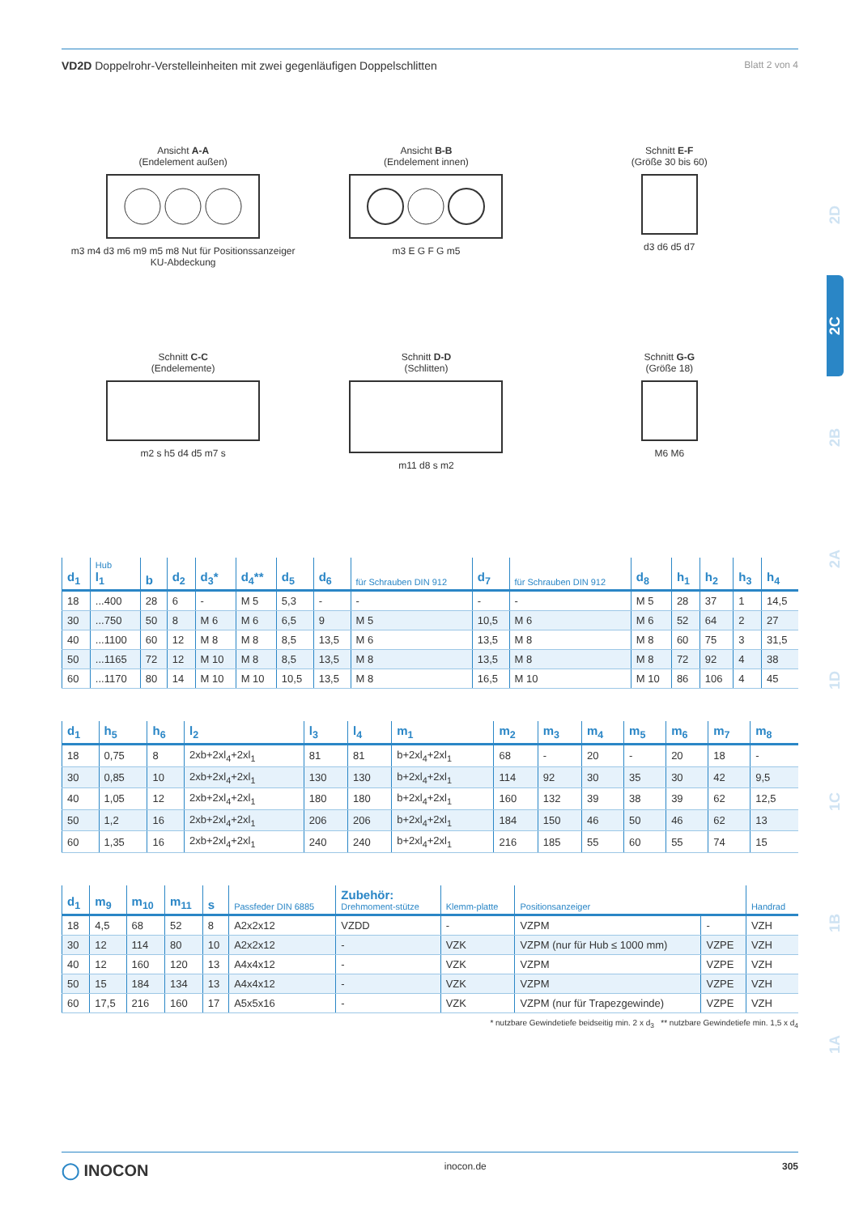2D
2C
2B
2A
1D
1C
1B
1A
VD2D Doppelrohr-Verstelleinheiten mit zwei gegenläufigen Doppelschlitten Blatt 2 von 4
Ansicht A-A
(Endelement außen)m3 m4 d3 m6 m9 m5 m8 Nut für Positionssanzeiger KU-Abdeckung
Ansicht B-B
(Endelement innen)m3 E G F G m5
Schnitt E-F
(Größe 30 bis 60)d3 d6 d5 d7
Schnitt C-C
(Endelemente)m2 s h5 d4 d5 m7 s
Schnitt D-D
(Schlitten)m11 d8 s m2
Schnitt G-G
(Größe 18)M6 M6
| d<sub>1</sub> | Hub l<sub>1</sub> | b | d<sub>2</sub> | d<sub>3</sub>* | d<sub>4</sub>** | d<sub>5</sub> | d<sub>6</sub> | für Schrauben DIN 912 | d<sub>7</sub> | für Schrauben DIN 912 | d<sub>8</sub> | h<sub>1</sub> | h<sub>2</sub> | h<sub>3</sub> | h<sub>4</sub> |
| --- | --- | --- | --- | --- | --- | --- | --- | --- | --- | --- | --- | --- | --- | --- | --- |
| 18 | ...400 | 28 | 6 | - | M 5 | 5,3 | - | - | - | - | M 5 | 28 | 37 | 1 | 14,5 |
| 30 | ...750 | 50 | 8 | M 6 | M 6 | 6,5 | 9 | M 5 | 10,5 | M 6 | M 6 | 52 | 64 | 2 | 27 |
| 40 | ...1100 | 60 | 12 | M 8 | M 8 | 8,5 | 13,5 | M 6 | 13,5 | M 8 | M 8 | 60 | 75 | 3 | 31,5 |
| 50 | ...1165 | 72 | 12 | M 10 | M 8 | 8,5 | 13,5 | M 8 | 13,5 | M 8 | M 8 | 72 | 92 | 4 | 38 |
| 60 | ...1170 | 80 | 14 | M 10 | M 10 | 10,5 | 13,5 | M 8 | 16,5 | M 10 | M 10 | 86 | 106 | 4 | 45 |
| d<sub>1</sub> | h<sub>5</sub> | h<sub>6</sub> | l<sub>2</sub> | l<sub>3</sub> | l<sub>4</sub> | m<sub>1</sub> | m<sub>2</sub> | m<sub>3</sub> | m<sub>4</sub> | m<sub>5</sub> | m<sub>6</sub> | m<sub>7</sub> | m<sub>8</sub> |
| --- | --- | --- | --- | --- | --- | --- | --- | --- | --- | --- | --- | --- | --- |
| 18 | 0,75 | 8 | 2xb+2xl<sub>4</sub>+2xl<sub>1</sub> | 81 | 81 | b+2xl<sub>4</sub>+2xl<sub>1</sub> | 68 | - | 20 | - | 20 | 18 | - |
| 30 | 0,85 | 10 | 2xb+2xl<sub>4</sub>+2xl<sub>1</sub> | 130 | 130 | b+2xl<sub>4</sub>+2xl<sub>1</sub> | 114 | 92 | 30 | 35 | 30 | 42 | 9,5 |
| 40 | 1,05 | 12 | 2xb+2xl<sub>4</sub>+2xl<sub>1</sub> | 180 | 180 | b+2xl<sub>4</sub>+2xl<sub>1</sub> | 160 | 132 | 39 | 38 | 39 | 62 | 12,5 |
| 50 | 1,2 | 16 | 2xb+2xl<sub>4</sub>+2xl<sub>1</sub> | 206 | 206 | b+2xl<sub>4</sub>+2xl<sub>1</sub> | 184 | 150 | 46 | 50 | 46 | 62 | 13 |
| 60 | 1,35 | 16 | 2xb+2xl<sub>4</sub>+2xl<sub>1</sub> | 240 | 240 | b+2xl<sub>4</sub>+2xl<sub>1</sub> | 216 | 185 | 55 | 60 | 55 | 74 | 15 |
| d<sub>1</sub> | m<sub>9</sub> | m<sub>10</sub> | m<sub>11</sub> | s | Passfeder DIN 6885 | Zubehör: Drehmoment-stütze | Klemm-platte | Positionsanzeiger | | Handrad |
| --- | --- | --- | --- | --- | --- | --- | --- | --- | --- | --- |
| 18 | 4,5 | 68 | 52 | 8 | A2x2x12 | VZDD | - | VZPM | - | VZH |
| 30 | 12 | 114 | 80 | 10 | A2x2x12 | - | VZK | VZPM (nur für Hub ≤ 1000 mm) | VZPE | VZH |
| 40 | 12 | 160 | 120 | 13 | A4x4x12 | - | VZK | VZPM | VZPE | VZH |
| 50 | 15 | 184 | 134 | 13 | A4x4x12 | - | VZK | VZPM | VZPE | VZH |
| 60 | 17,5 | 216 | 160 | 17 | A5x5x16 | - | VZK | VZPM (nur für Trapezgewinde) | VZPE | VZH |
* nutzbare Gewindetiefe beidseitig min. 2 x d<sub>3</sub> ** nutzbare Gewindetiefe min. 1,5 x d<sub>4</sub>
◯ INOCON inocon.de 305